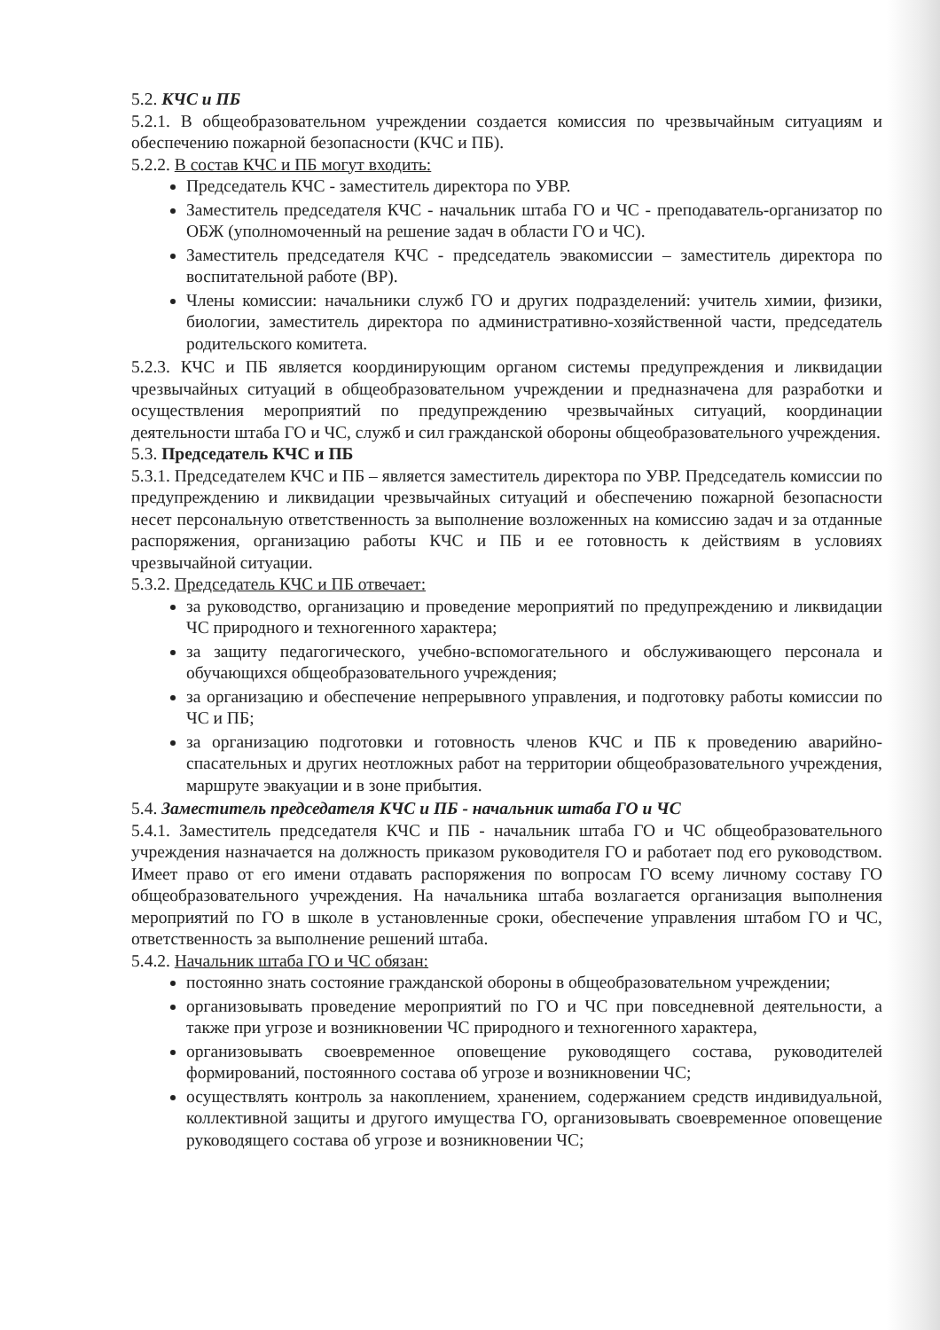5.2. КЧС и ПБ
5.2.1. В общеобразовательном учреждении создается комиссия по чрезвычайным ситуациям и обеспечению пожарной безопасности (КЧС и ПБ).
5.2.2. В состав КЧС и ПБ могут входить:
Председатель КЧС - заместитель директора по УВР.
Заместитель председателя КЧС - начальник штаба ГО и ЧС - преподаватель-организатор по ОБЖ (уполномоченный на решение задач в области ГО и ЧС).
Заместитель председателя КЧС - председатель эвакомиссии – заместитель директора по воспитательной работе (ВР).
Члены комиссии: начальники служб ГО и других подразделений: учитель химии, физики, биологии, заместитель директора по административно-хозяйственной части, председатель родительского комитета.
5.2.3. КЧС и ПБ является координирующим органом системы предупреждения и ликвидации чрезвычайных ситуаций в общеобразовательном учреждении и предназначена для разработки и осуществления мероприятий по предупреждению чрезвычайных ситуаций, координации деятельности штаба ГО и ЧС, служб и сил гражданской обороны общеобразовательного учреждения.
5.3. Председатель КЧС и ПБ
5.3.1. Председателем КЧС и ПБ – является заместитель директора по УВР. Председатель комиссии по предупреждению и ликвидации чрезвычайных ситуаций и обеспечению пожарной безопасности несет персональную ответственность за выполнение возложенных на комиссию задач и за отданные распоряжения, организацию работы КЧС и ПБ и ее готовность к действиям в условиях чрезвычайной ситуации.
5.3.2. Председатель КЧС и ПБ отвечает:
за руководство, организацию и проведение мероприятий по предупреждению и ликвидации ЧС природного и техногенного характера;
за защиту педагогического, учебно-вспомогательного и обслуживающего персонала и обучающихся общеобразовательного учреждения;
за организацию и обеспечение непрерывного управления, и подготовку работы комиссии по ЧС и ПБ;
за организацию подготовки и готовность членов КЧС и ПБ к проведению аварийно-спасательных и других неотложных работ на территории общеобразовательного учреждения, маршруте эвакуации и в зоне прибытия.
5.4. Заместитель председателя КЧС и ПБ - начальник штаба ГО и ЧС
5.4.1. Заместитель председателя КЧС и ПБ - начальник штаба ГО и ЧС общеобразовательного учреждения назначается на должность приказом руководителя ГО и работает под его руководством. Имеет право от его имени отдавать распоряжения по вопросам ГО всему личному составу ГО общеобразовательного учреждения. На начальника штаба возлагается организация выполнения мероприятий по ГО в школе в установленные сроки, обеспечение управления штабом ГО и ЧС, ответственность за выполнение решений штаба.
5.4.2. Начальник штаба ГО и ЧС обязан:
постоянно знать состояние гражданской обороны в общеобразовательном учреждении;
организовывать проведение мероприятий по ГО и ЧС при повседневной деятельности, а также при угрозе и возникновении ЧС природного и техногенного характера,
организовывать своевременное оповещение руководящего состава, руководителей формирований, постоянного состава об угрозе и возникновении ЧС;
осуществлять контроль за накоплением, хранением, содержанием средств индивидуальной, коллективной защиты и другого имущества ГО, организовывать своевременное оповещение руководящего состава об угрозе и возникновении ЧС;